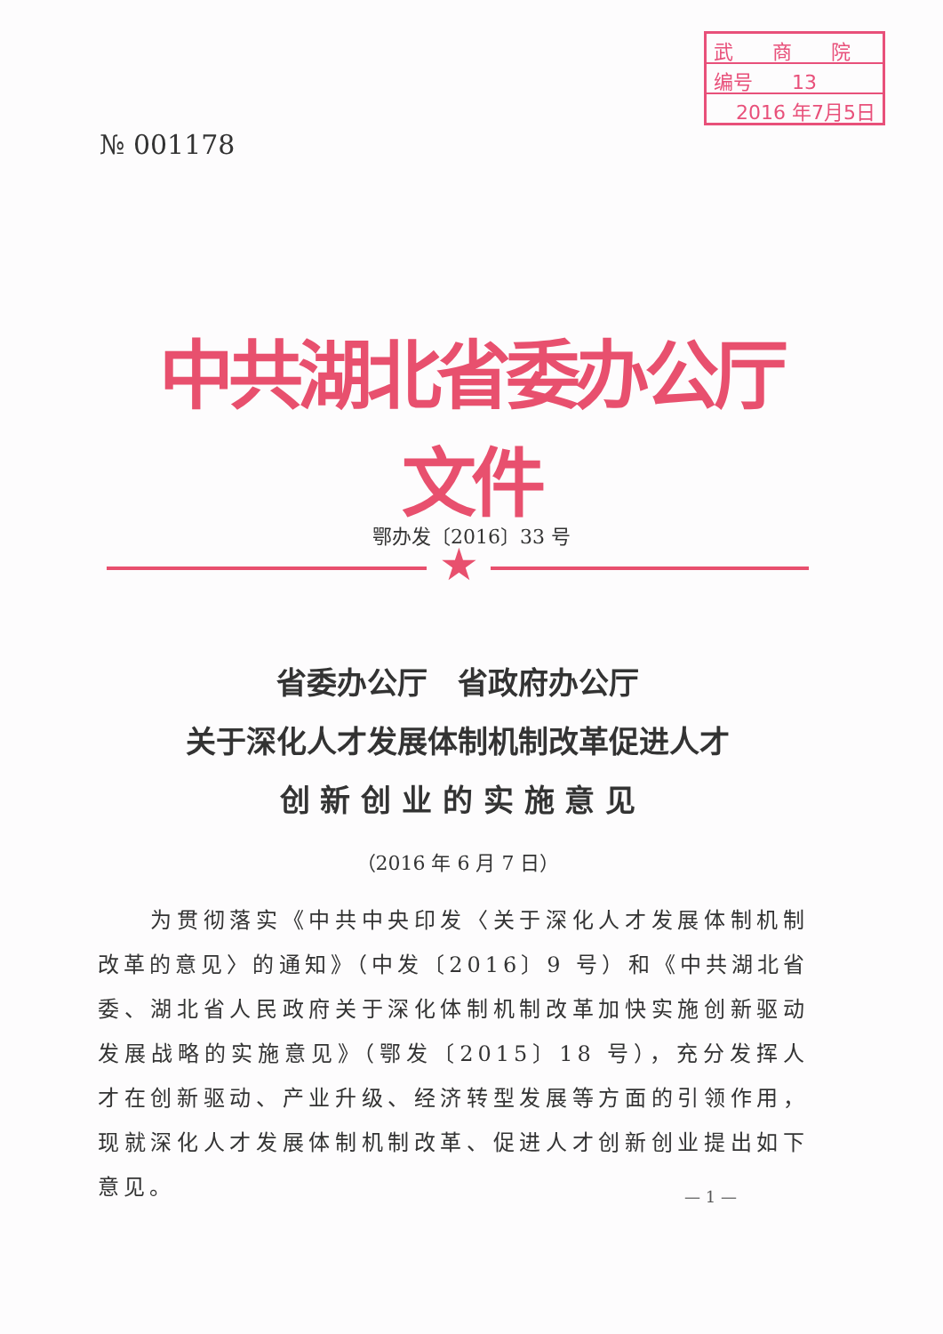武　　商　　院
编号　　13
2016 年7月5日
№ 001178
中共湖北省委办公厅文件
鄂办发〔2016〕33 号
★
省委办公厅　省政府办公厅
关于深化人才发展体制机制改革促进人才
创 新 创 业 的 实 施 意 见
（2016 年 6 月 7 日）
　　为贯彻落实《中共中央印发〈关于深化人才发展体制机制改革的意见〉的通知》（中发〔2016〕9 号）和《中共湖北省委、湖北省人民政府关于深化体制机制改革加快实施创新驱动发展战略的实施意见》（鄂发〔2015〕18 号），充分发挥人才在创新驱动、产业升级、经济转型发展等方面的引领作用，现就深化人才发展体制机制改革、促进人才创新创业提出如下意见。
— 1 —